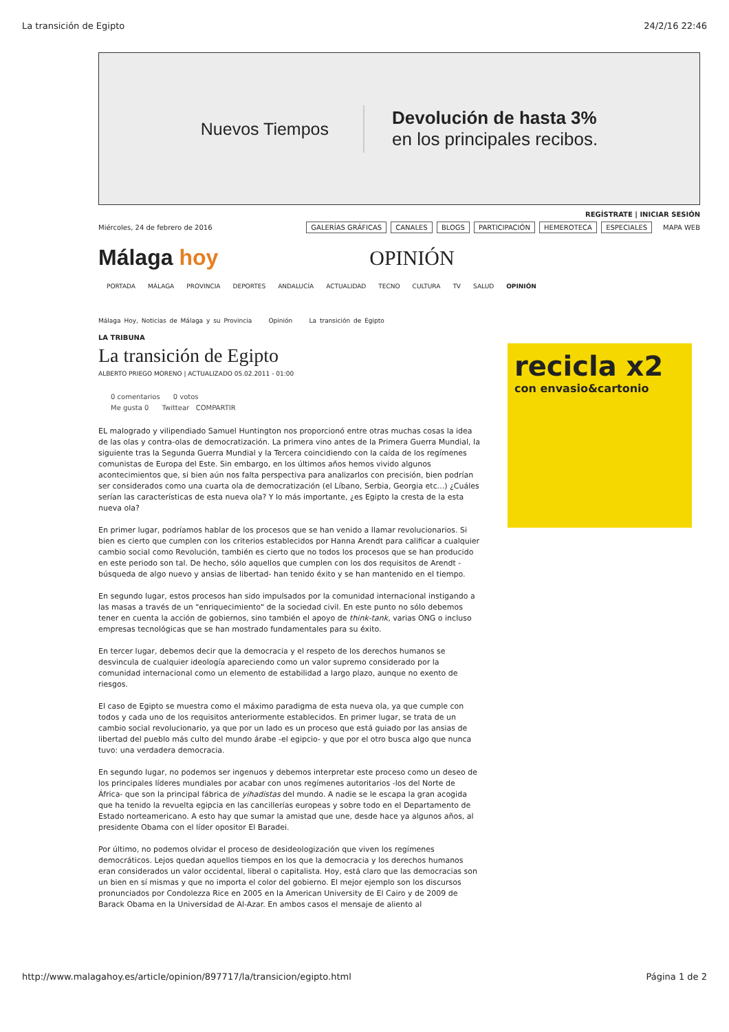La transición de Egipto 24/2/16 22:46
Nuevos Tiempos
Devolución de hasta 3%
en los principales recibos.
REGÍSTRATE | INICIAR SESIÓN
Miércoles, 24 de febrero de 2016 GALERÍAS GRÁFICAS CANALES BLOGS PARTICIPACIÓN HEMEROTECA ESPECIALES MAPA WEB
Málaga hoy OPINIÓN
PORTADA MÁLAGA PROVINCIA DEPORTES ANDALUCÍA ACTUALIDAD TECNO CULTURA TV SALUD OPINIÓN
Málaga Hoy, Noticias de Málaga y su Provincia Opinión La transición de Egipto
LA TRIBUNA
La transición de Egipto
ALBERTO PRIEGO MORENO | ACTUALIZADO 05.02.2011 - 01:00
0 comentarios 0 votos
Me gusta 0 Twittear COMPARTIR
EL malogrado y vilipendiado Samuel Huntington nos proporcionó entre otras muchas cosas la idea de las olas y contra-olas de democratización. La primera vino antes de la Primera Guerra Mundial, la siguiente tras la Segunda Guerra Mundial y la Tercera coincidiendo con la caída de los regímenes comunistas de Europa del Este. Sin embargo, en los últimos años hemos vivido algunos acontecimientos que, si bien aún nos falta perspectiva para analizarlos con precisión, bien podrían ser considerados como una cuarta ola de democratización (el Líbano, Serbia, Georgia etc...) ¿Cuáles serían las características de esta nueva ola? Y lo más importante, ¿es Egipto la cresta de la esta nueva ola?
En primer lugar, podríamos hablar de los procesos que se han venido a llamar revolucionarios. Si bien es cierto que cumplen con los criterios establecidos por Hanna Arendt para calificar a cualquier cambio social como Revolución, también es cierto que no todos los procesos que se han producido en este periodo son tal. De hecho, sólo aquellos que cumplen con los dos requisitos de Arendt -búsqueda de algo nuevo y ansias de libertad- han tenido éxito y se han mantenido en el tiempo.
En segundo lugar, estos procesos han sido impulsados por la comunidad internacional instigando a las masas a través de un "enriquecimiento" de la sociedad civil. En este punto no sólo debemos tener en cuenta la acción de gobiernos, sino también el apoyo de think-tank, varias ONG o incluso empresas tecnológicas que se han mostrado fundamentales para su éxito.
En tercer lugar, debemos decir que la democracia y el respeto de los derechos humanos se desvincula de cualquier ideología apareciendo como un valor supremo considerado por la comunidad internacional como un elemento de estabilidad a largo plazo, aunque no exento de riesgos.
El caso de Egipto se muestra como el máximo paradigma de esta nueva ola, ya que cumple con todos y cada uno de los requisitos anteriormente establecidos. En primer lugar, se trata de un cambio social revolucionario, ya que por un lado es un proceso que está guiado por las ansias de libertad del pueblo más culto del mundo árabe -el egipcio- y que por el otro busca algo que nunca tuvo: una verdadera democracia.
En segundo lugar, no podemos ser ingenuos y debemos interpretar este proceso como un deseo de los principales líderes mundiales por acabar con unos regímenes autoritarios -los del Norte de África- que son la principal fábrica de yihadistas del mundo. A nadie se le escapa la gran acogida que ha tenido la revuelta egipcia en las cancillerías europeas y sobre todo en el Departamento de Estado norteamericano. A esto hay que sumar la amistad que une, desde hace ya algunos años, al presidente Obama con el líder opositor El Baradei.
Por último, no podemos olvidar el proceso de desideologización que viven los regímenes democráticos. Lejos quedan aquellos tiempos en los que la democracia y los derechos humanos eran considerados un valor occidental, liberal o capitalista. Hoy, está claro que las democracias son un bien en sí mismas y que no importa el color del gobierno. El mejor ejemplo son los discursos pronunciados por Condolezza Rice en 2005 en la American University de El Cairo y de 2009 de Barack Obama en la Universidad de Al-Azar. En ambos casos el mensaje de aliento al
recicla x2
con envasio&cartonio
http://www.malagahoy.es/article/opinion/897717/la/transicion/egipto.html Página 1 de 2